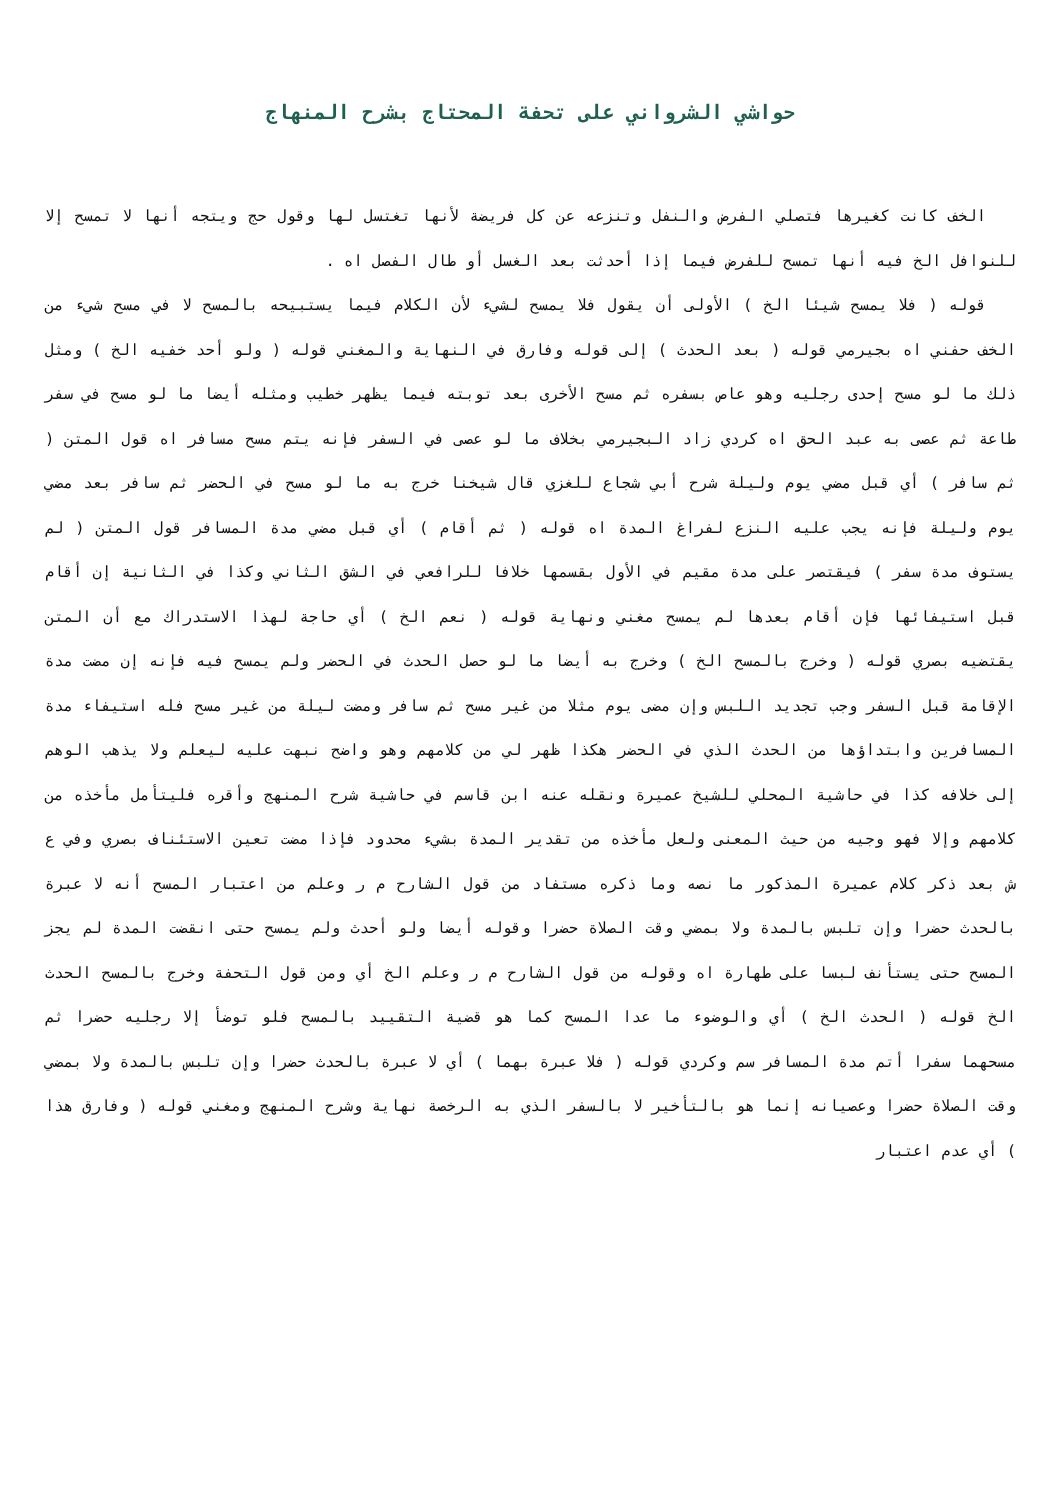حواشي الشرواني على تحفة المحتاج بشرح المنهاج
الخف كانت كغيرها فتصلي الفرض والنفل وتنزعه عن كل فريضة لأنها تغتسل لها وقول حج ويتجه أنها لا تمسح إلا للنوافل الخ فيه أنها تمسح للفرض فيما إذا أحدثت بعد الغسل أو طال الفصل اه .
قوله ( فلا يمسح شيئا الخ ) الأولى أن يقول فلا يمسح لشيء لأن الكلام فيما يستبيحه بالمسح لا في مسح شيء من الخف حفني اه بجيرمي قوله ( بعد الحدث ) إلى قوله وفارق في النهاية والمغني قوله ( ولو أحد خفيه الخ ) ومثل ذلك ما لو مسح إحدى رجليه وهو عاص بسفره ثم مسح الأخرى بعد توبته فيما يظهر خطيب ومثله أيضا ما لو مسح في سفر طاعة ثم عصى به عبد الحق اه كردي زاد البجيرمي بخلاف ما لو عصى في السفر فإنه يتم مسح مسافر اه قول المتن ( ثم سافر ) أي قبل مضي يوم وليلة شرح أبي شجاع للغزي قال شيخنا خرج به ما لو مسح في الحضر ثم سافر بعد مضي يوم وليلة فإنه يجب عليه النزع لفراغ المدة اه قوله ( ثم أقام ) أي قبل مضي مدة المسافر قول المتن ( لم يستوف مدة سفر ) فيقتصر على مدة مقيم في الأول بقسمها خلافا للرافعي في الشق الثاني وكذا في الثانية إن أقام قبل استيفائها فإن أقام بعدها لم يمسح مغني ونهاية قوله ( نعم الخ ) أي حاجة لهذا الاستدراك مع أن المتن يقتضيه بصري قوله ( وخرج بالمسح الخ ) وخرج به أيضا ما لو حصل الحدث في الحضر ولم يمسح فيه فإنه إن مضت مدة الإقامة قبل السفر وجب تجديد اللبس وإن مضى يوم مثلا من غير مسح ثم سافر ومضت ليلة من غير مسح فله استيفاء مدة المسافرين وابتداؤها من الحدث الذي في الحضر هكذا ظهر لي من كلامهم وهو واضح نبهت عليه ليعلم ولا يذهب الوهم إلى خلافه كذا في حاشية المحلي للشيخ عميرة ونقله عنه ابن قاسم في حاشية شرح المنهج وأقره فليتأمل مأخذه من كلامهم وإلا فهو وجيه من حيث المعنى ولعل مأخذه من تقدير المدة بشيء محدود فإذا مضت تعين الاستئناف بصري وفي ع ش بعد ذكر كلام عميرة المذكور ما نصه وما ذكره مستفاد من قول الشارح م ر وعلم من اعتبار المسح أنه لا عبرة بالحدث حضرا وإن تلبس بالمدة ولا بمضي وقت الصلاة حضرا وقوله أيضا ولو أحدث ولم يمسح حتى انقضت المدة لم يجز المسح حتى يستأنف لبسا على طهارة اه وقوله من قول الشارح م ر وعلم الخ أي ومن قول التحفة وخرج بالمسح الحدث الخ قوله ( الحدث الخ ) أي والوضوء ما عدا المسح كما هو قضية التقييد بالمسح فلو توضأ إلا رجليه حضرا ثم مسحهما سفرا أتم مدة المسافر سم وكردي قوله ( فلا عبرة بهما ) أي لا عبرة بالحدث حضرا وإن تلبس بالمدة ولا بمضي وقت الصلاة حضرا وعصيانه إنما هو بالتأخير لا بالسفر الذي به الرخصة نهاية وشرح المنهج ومغني قوله ( وفارق هذا ) أي عدم اعتبار